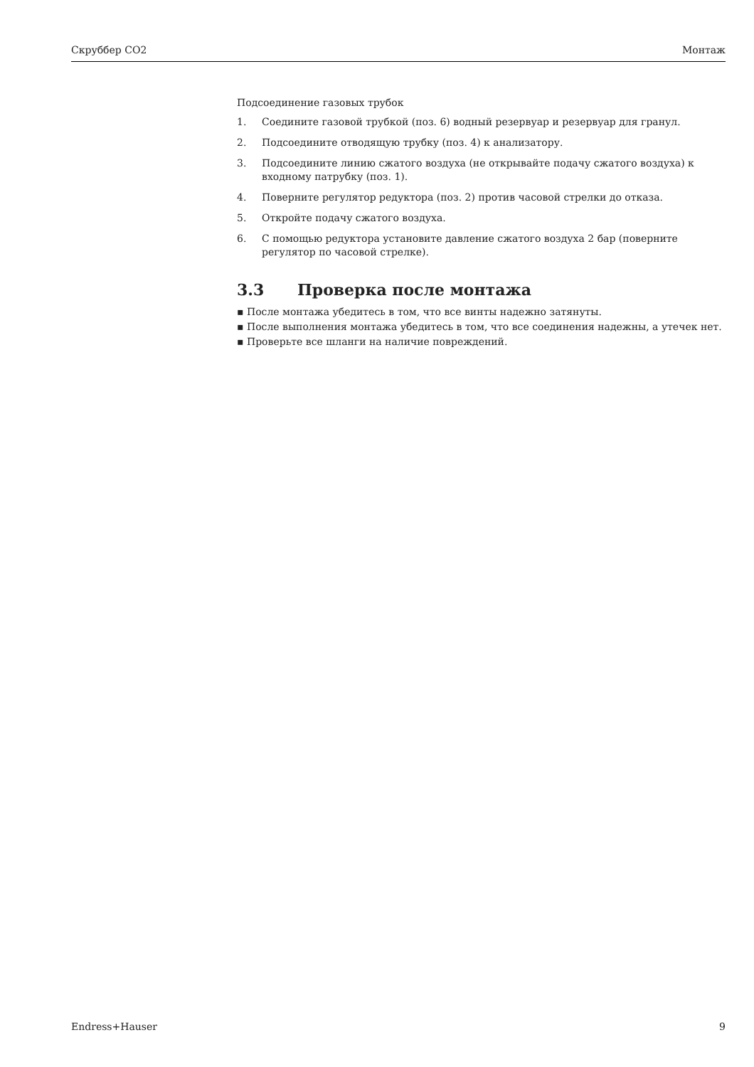Скруббер CO2 Монтаж
Подсоединение газовых трубок
1. Соедините газовой трубкой (поз. 6) водный резервуар и резервуар для гранул.
2. Подсоедините отводящую трубку (поз. 4) к анализатору.
3. Подсоедините линию сжатого воздуха (не открывайте подачу сжатого воздуха) к входному патрубку (поз. 1).
4. Поверните регулятор редуктора (поз. 2) против часовой стрелки до отказа.
5. Откройте подачу сжатого воздуха.
6. С помощью редуктора установите давление сжатого воздуха 2 бар (поверните регулятор по часовой стрелке).
3.3 Проверка после монтажа
▪ После монтажа убедитесь в том, что все винты надежно затянуты.
▪ После выполнения монтажа убедитесь в том, что все соединения надежны, а утечек нет.
▪ Проверьте все шланги на наличие повреждений.
Endress+Hauser 9